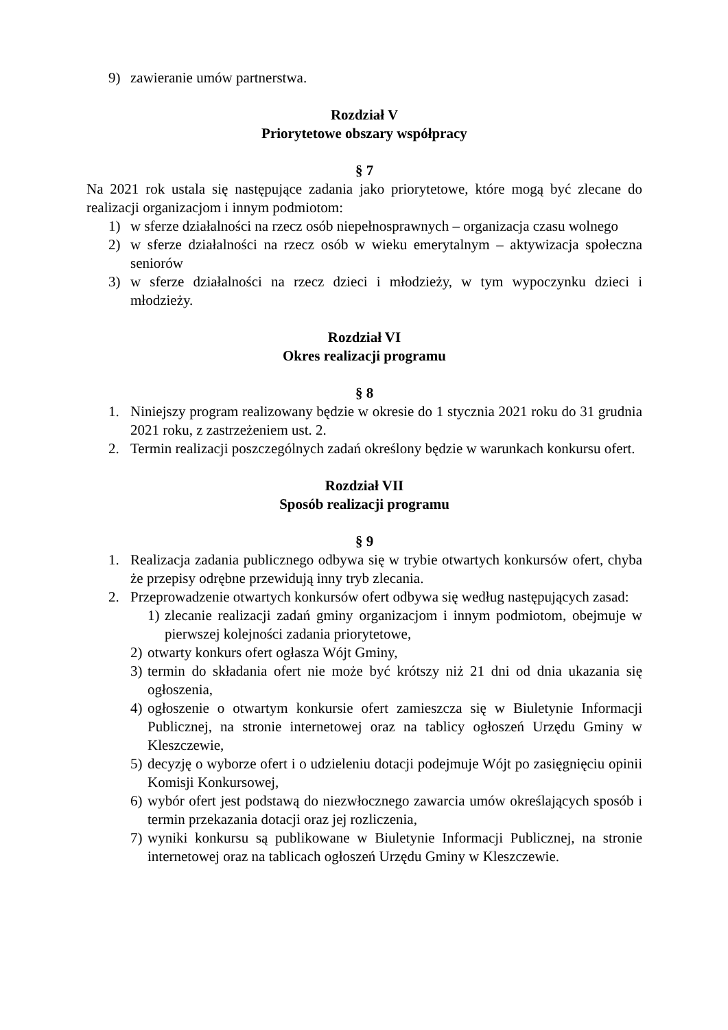9) zawieranie umów partnerstwa.
Rozdział V
Priorytetowe obszary współpracy
§ 7
Na 2021 rok ustala się następujące zadania jako priorytetowe, które mogą być zlecane do realizacji organizacjom i innym podmiotom:
1) w sferze działalności na rzecz osób niepełnosprawnych – organizacja czasu wolnego
2) w sferze działalności na rzecz osób w wieku emerytalnym – aktywizacja społeczna seniorów
3) w sferze działalności na rzecz dzieci i młodzieży, w tym wypoczynku dzieci i młodzieży.
Rozdział VI
Okres realizacji programu
§ 8
1. Niniejszy program realizowany będzie w okresie do 1 stycznia 2021 roku do 31 grudnia 2021 roku, z zastrzeżeniem ust. 2.
2. Termin realizacji poszczególnych zadań określony będzie w warunkach konkursu ofert.
Rozdział VII
Sposób realizacji programu
§ 9
1. Realizacja zadania publicznego odbywa się w trybie otwartych konkursów ofert, chyba że przepisy odrębne przewidują inny tryb zlecania.
2. Przeprowadzenie otwartych konkursów ofert odbywa się według następujących zasad:
1) zlecanie realizacji zadań gminy organizacjom i innym podmiotom, obejmuje w pierwszej kolejności zadania priorytetowe,
2) otwarty konkurs ofert ogłasza Wójt Gminy,
3) termin do składania ofert nie może być krótszy niż 21 dni od dnia ukazania się ogłoszenia,
4) ogłoszenie o otwartym konkursie ofert zamieszcza się w Biuletynie Informacji Publicznej, na stronie internetowej oraz na tablicy ogłoszeń Urzędu Gminy w Kleszczewie,
5) decyzję o wyborze ofert i o udzieleniu dotacji podejmuje Wójt po zasięgnięciu opinii Komisji Konkursowej,
6) wybór ofert jest podstawą do niezwłocznego zawarcia umów określających sposób i termin przekazania dotacji oraz jej rozliczenia,
7) wyniki konkursu są publikowane w Biuletynie Informacji Publicznej, na stronie internetowej oraz na tablicach ogłoszeń Urzędu Gminy w Kleszczewie.